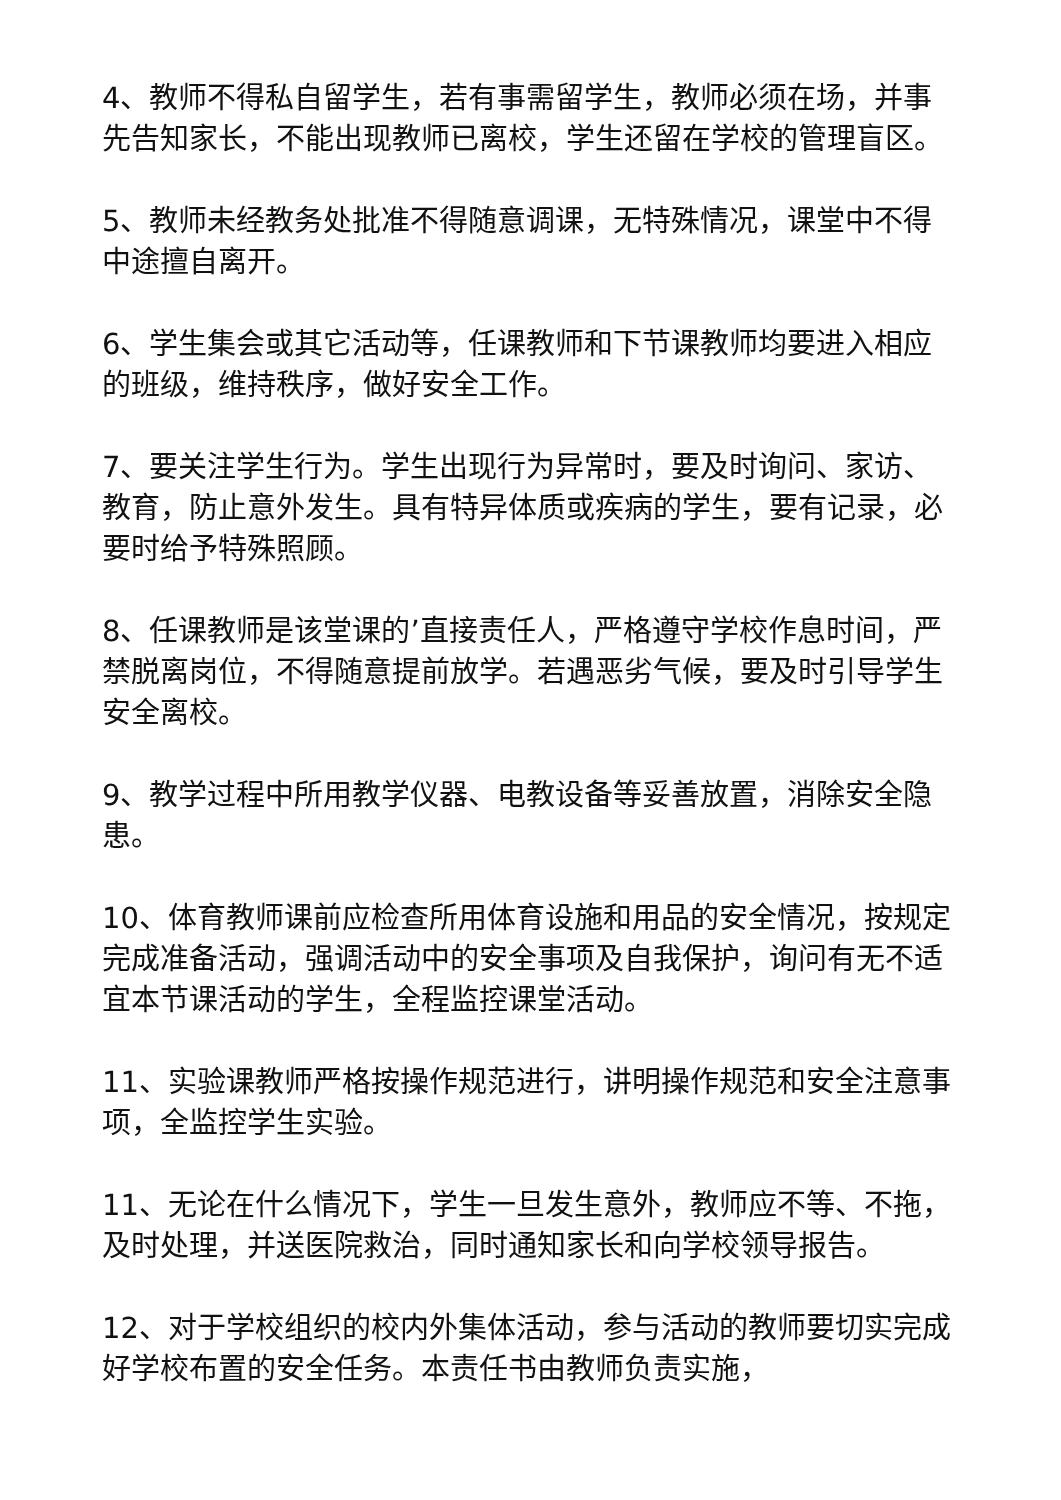4、教师不得私自留学生，若有事需留学生，教师必须在场，并事先告知家长，不能出现教师已离校，学生还留在学校的管理盲区。
5、教师未经教务处批准不得随意调课，无特殊情况，课堂中不得中途擅自离开。
6、学生集会或其它活动等，任课教师和下节课教师均要进入相应的班级，维持秩序，做好安全工作。
7、要关注学生行为。学生出现行为异常时，要及时询问、家访、教育，防止意外发生。具有特异体质或疾病的学生，要有记录，必要时给予特殊照顾。
8、任课教师是该堂课的’直接责任人，严格遵守学校作息时间，严禁脱离岗位，不得随意提前放学。若遇恶劣气候，要及时引导学生安全离校。
9、教学过程中所用教学仪器、电教设备等妥善放置，消除安全隐患。
10、体育教师课前应检查所用体育设施和用品的安全情况，按规定完成准备活动，强调活动中的安全事项及自我保护，询问有无不适宜本节课活动的学生，全程监控课堂活动。
11、实验课教师严格按操作规范进行，讲明操作规范和安全注意事项，全监控学生实验。
11、无论在什么情况下，学生一旦发生意外，教师应不等、不拖，及时处理，并送医院救治，同时通知家长和向学校领导报告。
12、对于学校组织的校内外集体活动，参与活动的教师要切实完成好学校布置的安全任务。本责任书由教师负责实施，